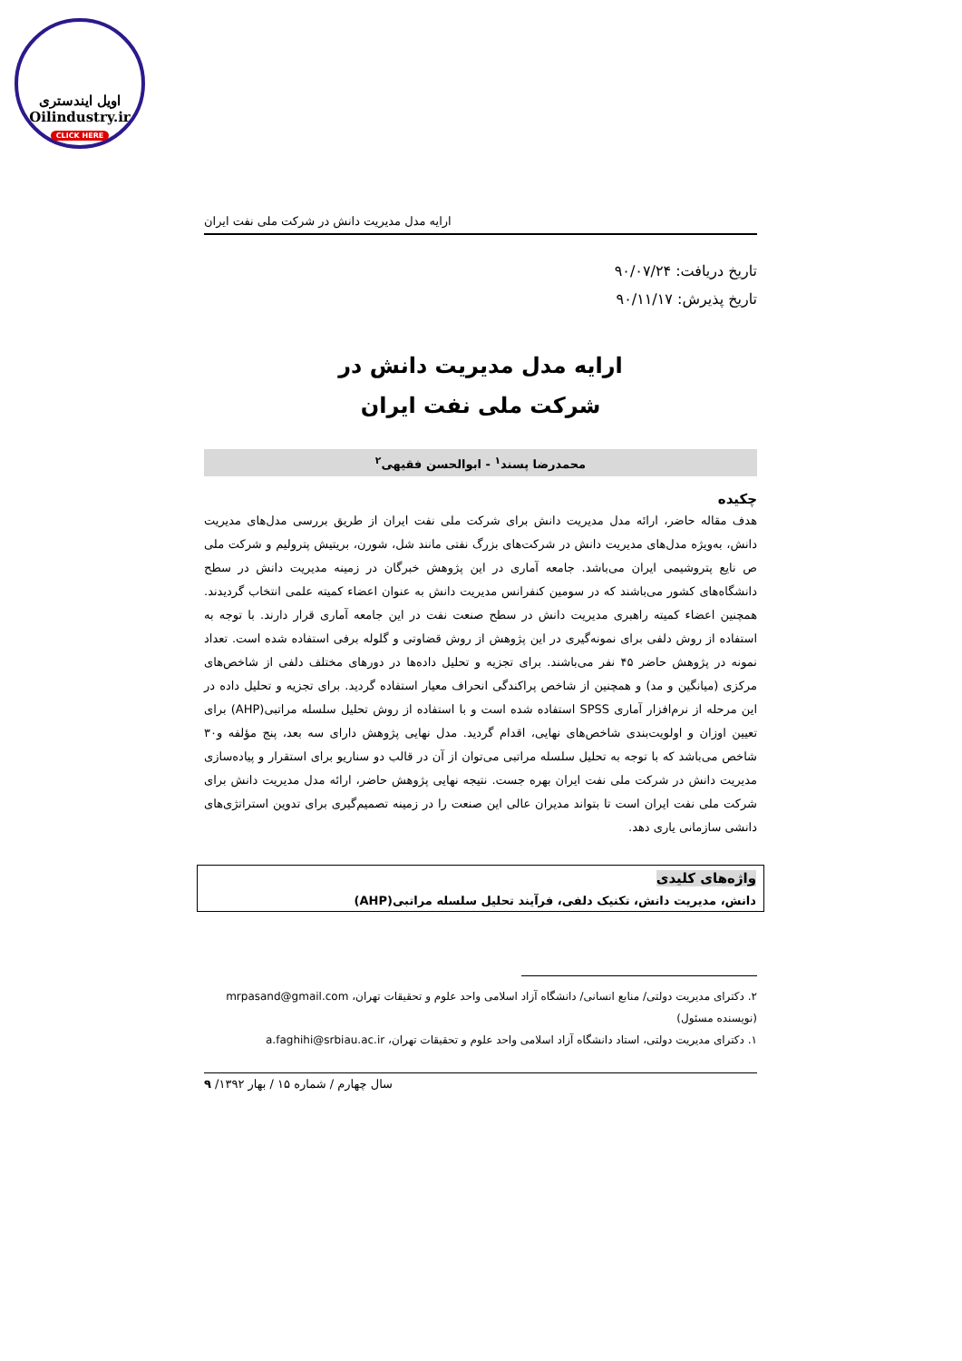اویل ایندستری
Oilindustry.ir
CLICK HERE
ارایه مدل مدیریت دانش در شرکت ملی نفت ایران
تاریخ دریافت: ۹۰/۰۷/۲۴
تاریخ پذیرش: ۹۰/۱۱/۱۷
ارایه مدل مدیریت دانش در
شرکت ملی نفت ایران
محمدرضا پسند<sup>۱</sup> - ابوالحسن فقیهی<sup>۲</sup>
چکیده
هدف مقاله حاضر، ارائه مدل مدیریت دانش برای شرکت ملی نفت ایران از طریق بررسی مدل‌های مدیریت دانش، به‌ویژه مدل‌های مدیریت دانش در شرکت‌های بزرگ نفتی مانند شل، شورن، بریتیش پترولیم و شرکت ملی ص نایع پتروشیمی ایران می‌باشد. جامعه آماری در این پژوهش خبرگان در زمینه مدیریت دانش در سطح دانشگاه‌های کشور می‌باشند که در سومین کنفرانس مدیریت دانش به عنوان اعضاء کمیته علمی انتخاب گردیدند. همچنین اعضاء کمیته راهبری مدیریت دانش در سطح صنعت نفت در این جامعه آماری قرار دارند. با توجه به استفاده از روش دلفی برای نمونه‌گیری در این پژوهش از روش قضاوتی و گلوله برفی استفاده شده است. تعداد نمونه در پژوهش حاضر ۴۵ نفر می‌باشند. برای تجزیه و تحلیل داده‌ها در دورهای مختلف دلفی از شاخص‌های مرکزی (میانگین و مد) و همچنین از شاخص پراکندگی انحراف معیار استفاده گردید. برای تجزیه و تحلیل داده در این مرحله از نرم‌افزار آماری SPSS استفاده شده است و با استفاده از روش تحلیل سلسله مراتبی(AHP) برای تعیین اوزان و اولویت‌بندی شاخص‌های نهایی، اقدام گردید. مدل نهایی پژوهش دارای سه بعد، پنج مؤلفه و۳۰ شاخص می‌باشد که با توجه به تحلیل سلسله مراتبی می‌توان از آن در قالب دو سناریو برای استقرار و پیاده‌سازی مدیریت دانش در شرکت ملی نفت ایران بهره جست. نتیجه نهایی پژوهش حاضر، ارائه مدل مدیریت دانش برای شرکت ملی نفت ایران است تا بتواند مدیران عالی این صنعت را در زمینه تصمیم‌گیری برای تدوین استراتژی‌های دانشی سازمانی یاری دهد.
واژه‌های کلیدی
دانش، مدیریت دانش، تکنیک دلفی، فرآیند تحلیل سلسله مراتبی(AHP)
۲. دکترای مدیریت دولتی/ منابع انسانی/ دانشگاه آزاد اسلامی واحد علوم و تحقیقات تهران، mrpasand@gmail.com (نویسنده مسئول)
۱. دکترای مدیریت دولتی، استاد دانشگاه آزاد اسلامی واحد علوم و تحقیقات تهران، a.faghihi@srbiau.ac.ir
سال چهارم / شماره ۱۵ / بهار ۱۳۹۲/ ۹